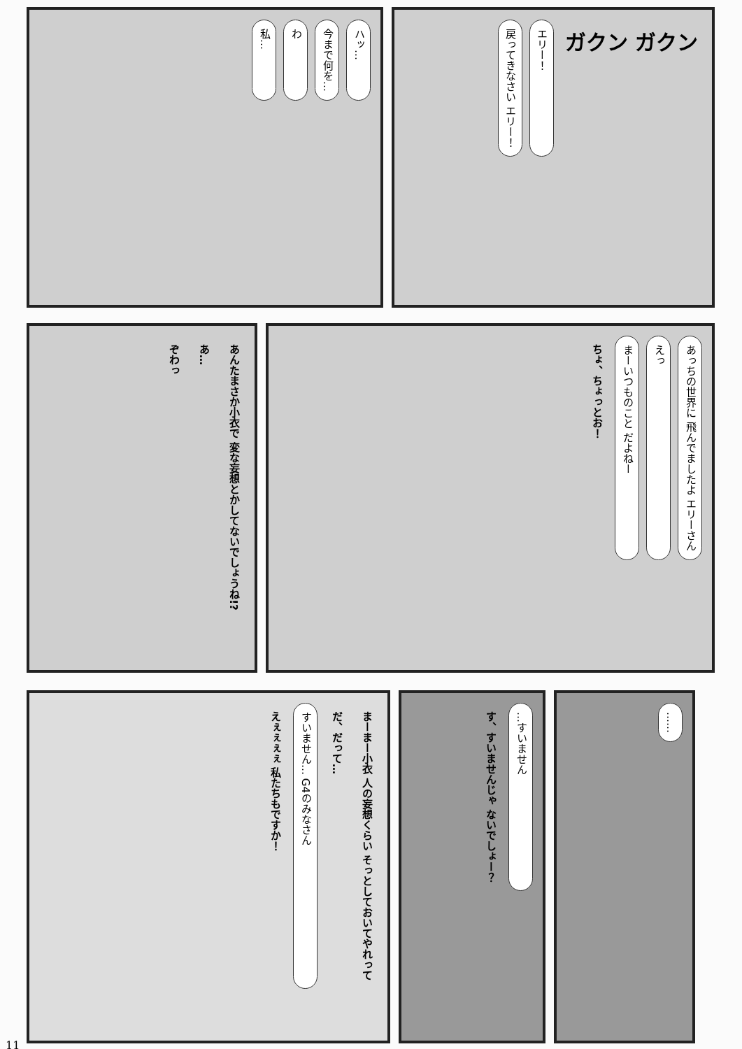ハッ… 今まで何を… わ 私…
ガクン ガクン エリー！ 戻ってきなさい エリー！
あんたまさか小衣で 変な妄想とかしてないでしょうね!? あ… ぞわっ
あっちの世界に 飛んでましたよ エリーさん えっ まーいつものこと だよねー ちょ、ちょっとお！
まーまー小衣 人の妄想くらい そっとしておいてやれって だ、だって… すいません… G4のみなさん えぇぇぇぇ 私たちもですか！
…すいません す、すいませんじゃ ないでしょー？
……
11